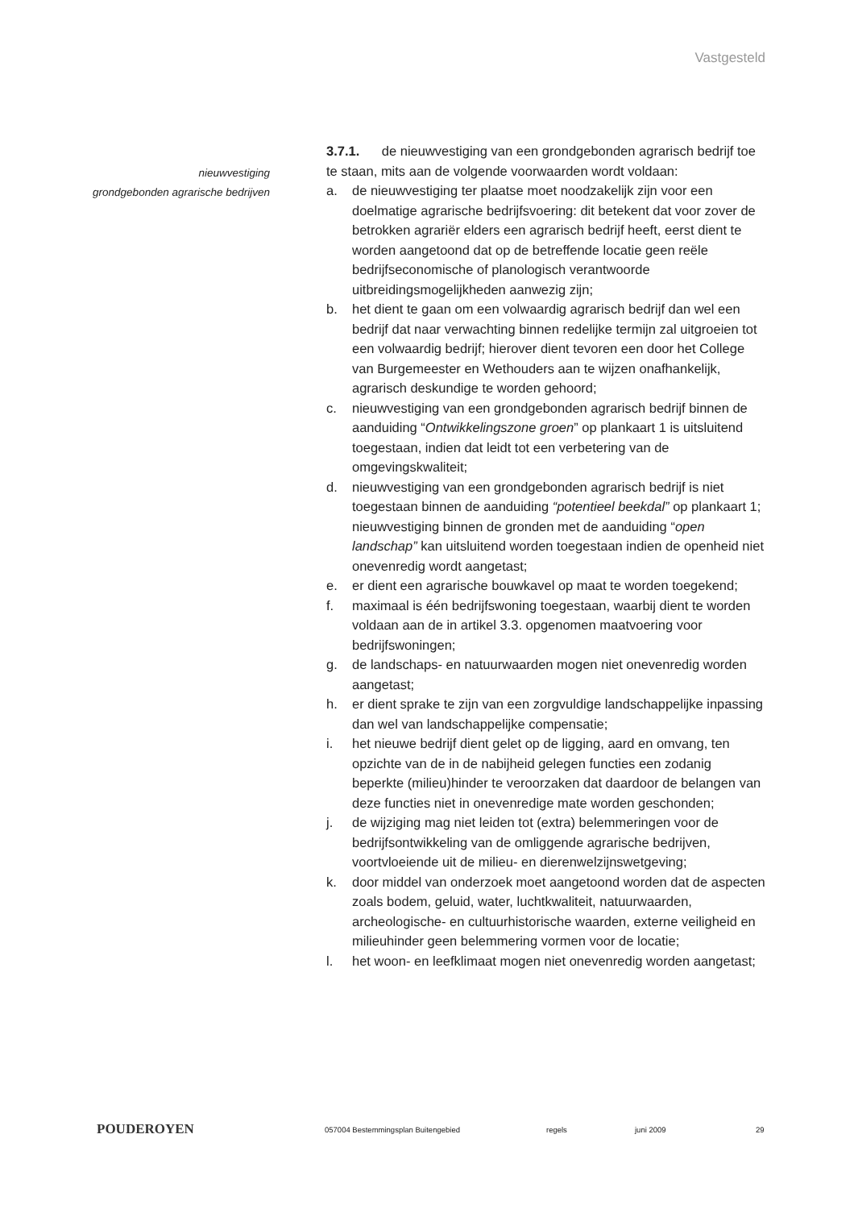Vastgesteld
nieuwvestiging
grondgebonden agrarische bedrijven
3.7.1. de nieuwvestiging van een grondgebonden agrarisch bedrijf toe te staan, mits aan de volgende voorwaarden wordt voldaan:
a. de nieuwvestiging ter plaatse moet noodzakelijk zijn voor een doelmatige agrarische bedrijfsvoering: dit betekent dat voor zover de betrokken agrariër elders een agrarisch bedrijf heeft, eerst dient te worden aangetoond dat op de betreffende locatie geen reële bedrijfseconomische of planologisch verantwoorde uitbreidingsmogelijkheden aanwezig zijn;
b. het dient te gaan om een volwaardig agrarisch bedrijf dan wel een bedrijf dat naar verwachting binnen redelijke termijn zal uitgroeien tot een volwaardig bedrijf; hierover dient tevoren een door het College van Burgemeester en Wethouders aan te wijzen onafhankelijk, agrarisch deskundige te worden gehoord;
c. nieuwvestiging van een grondgebonden agrarisch bedrijf binnen de aanduiding “Ontwikkelingszone groen” op plankaart 1 is uitsluitend toegestaan, indien dat leidt tot een verbetering van de omgevingskwaliteit;
d. nieuwvestiging van een grondgebonden agrarisch bedrijf is niet toegestaan binnen de aanduiding “potentieel beekdal” op plankaart 1; nieuwvestiging binnen de gronden met de aanduiding “open landschap” kan uitsluitend worden toegestaan indien de openheid niet onevenredig wordt aangetast;
e. er dient een agrarische bouwkavel op maat te worden toegekend;
f. maximaal is één bedrijfswoning toegestaan, waarbij dient te worden voldaan aan de in artikel 3.3. opgenomen maatvoering voor bedrijfswoningen;
g. de landschaps- en natuurwaarden mogen niet onevenredig worden aangetast;
h. er dient sprake te zijn van een zorgvuldige landschappelijke inpassing dan wel van landschappelijke compensatie;
i. het nieuwe bedrijf dient gelet op de ligging, aard en omvang, ten opzichte van de in de nabijheid gelegen functies een zodanig beperkte (milieu)hinder te veroorzaken dat daardoor de belangen van deze functies niet in onevenredige mate worden geschonden;
j. de wijziging mag niet leiden tot (extra) belemmeringen voor de bedrijfsontwikkeling van de omliggende agrarische bedrijven, voortvloeiende uit de milieu- en dierenwelzijnswetgeving;
k. door middel van onderzoek moet aangetoond worden dat de aspecten zoals bodem, geluid, water, luchtkwaliteit, natuurwaarden, archeologische- en cultuurhistorische waarden, externe veiligheid en milieuhinder geen belemmering vormen voor de locatie;
l. het woon- en leefklimaat mogen niet onevenredig worden aangetast;
POUDEROYEN
057004 Bestemmingsplan Buitengebied regels juni 2009 29